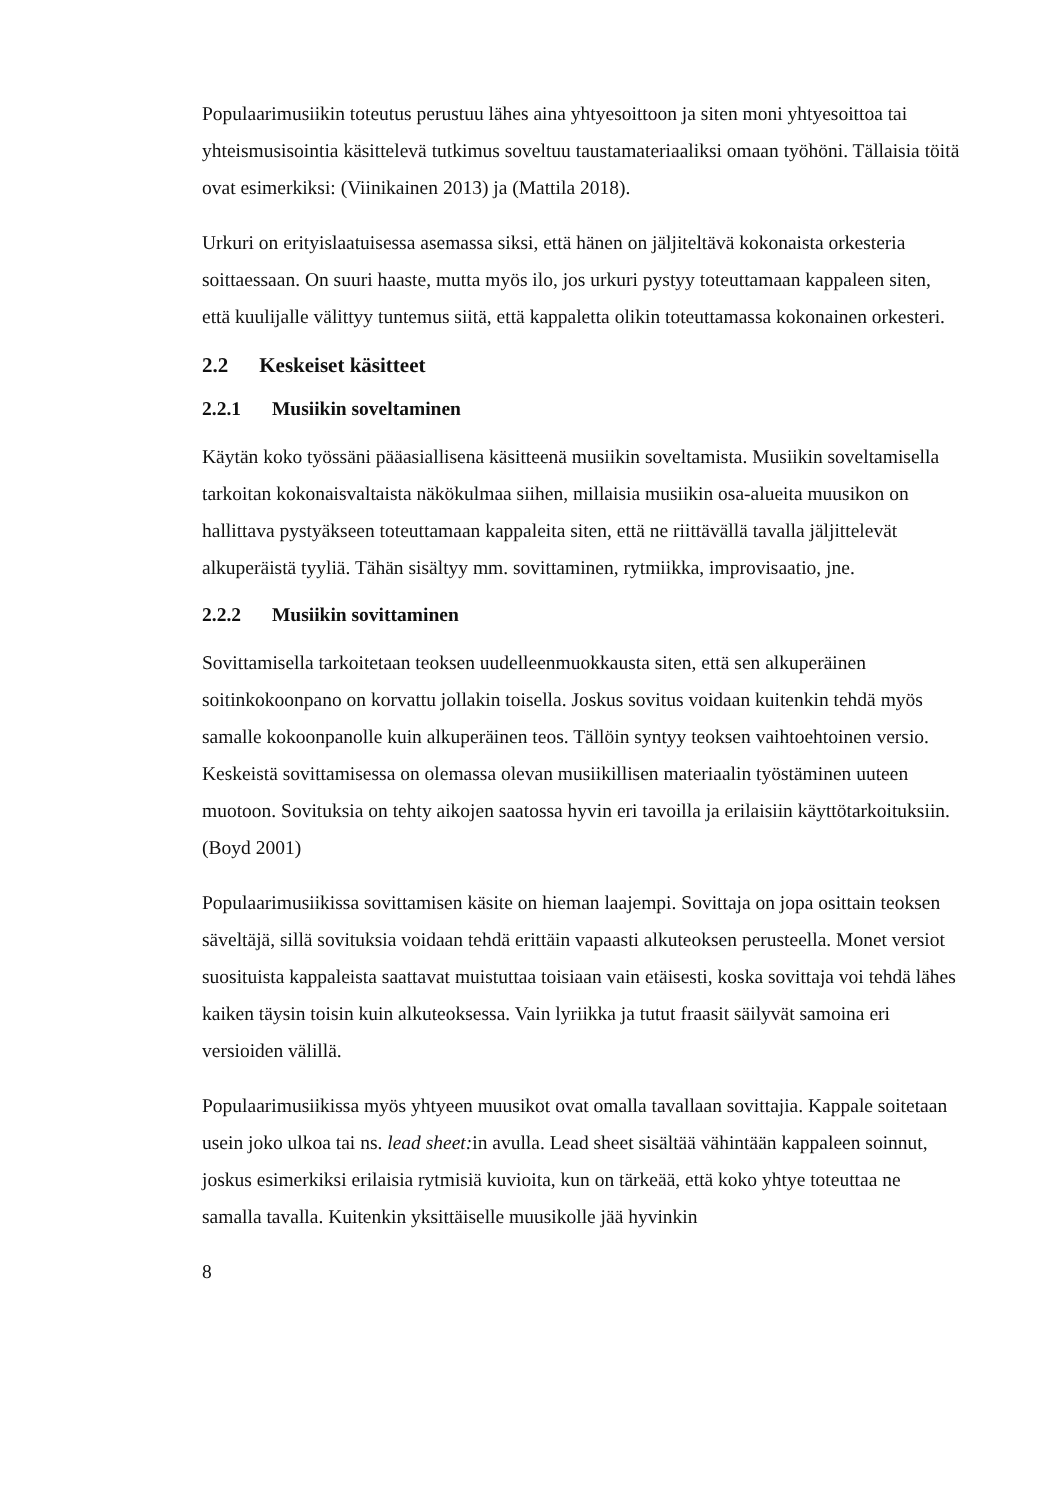Populaarimusiikin toteutus perustuu lähes aina yhtyesoittoon ja siten moni yhtyesoittoa tai yhteismusisointia käsittelevä tutkimus soveltuu taustamateriaaliksi omaan työhöni. Tällaisia töitä ovat esimerkiksi: (Viinikainen 2013) ja (Mattila 2018).
Urkuri on erityislaatuisessa asemassa siksi, että hänen on jäljiteltävä kokonaista orkesteria soittaessaan. On suuri haaste, mutta myös ilo, jos urkuri pystyy toteuttamaan kappaleen siten, että kuulijalle välittyy tuntemus siitä, että kappaletta olikin toteuttamassa kokonainen orkesteri.
2.2 Keskeiset käsitteet
2.2.1 Musiikin soveltaminen
Käytän koko työssäni pääasiallisena käsitteenä musiikin soveltamista. Musiikin soveltamisella tarkoitan kokonaisvaltaista näkökulmaa siihen, millaisia musiikin osa-alueita muusikon on hallittava pystyäkseen toteuttamaan kappaleita siten, että ne riittävällä tavalla jäljittelevät alkuperäistä tyyliä. Tähän sisältyy mm. sovittaminen, rytmiikka, improvisaatio, jne.
2.2.2 Musiikin sovittaminen
Sovittamisella tarkoitetaan teoksen uudelleenmuokkausta siten, että sen alkuperäinen soitinkokoonpano on korvattu jollakin toisella. Joskus sovitus voidaan kuitenkin tehdä myös samalle kokoonpanolle kuin alkuperäinen teos. Tällöin syntyy teoksen vaihtoehtoinen versio. Keskeistä sovittamisessa on olemassa olevan musiikillisen materiaalin työstäminen uuteen muotoon. Sovituksia on tehty aikojen saatossa hyvin eri tavoilla ja erilaisiin käyttötarkoituksiin. (Boyd 2001)
Populaarimusiikissa sovittamisen käsite on hieman laajempi. Sovittaja on jopa osittain teoksen säveltäjä, sillä sovituksia voidaan tehdä erittäin vapaasti alkuteoksen perusteella. Monet versiot suosituista kappaleista saattavat muistuttaa toisiaan vain etäisesti, koska sovittaja voi tehdä lähes kaiken täysin toisin kuin alkuteoksessa. Vain lyriikka ja tutut fraasit säilyvät samoina eri versioiden välillä.
Populaarimusiikissa myös yhtyeen muusikot ovat omalla tavallaan sovittajia. Kappale soitetaan usein joko ulkoa tai ns. lead sheet: in avulla. Lead sheet sisältää vähintään kappaleen soinnut, joskus esimerkiksi erilaisia rytmisiä kuvioita, kun on tärkeää, että koko yhtye toteuttaa ne samalla tavalla. Kuitenkin yksittäiselle muusikolle jää hyvinkin
8